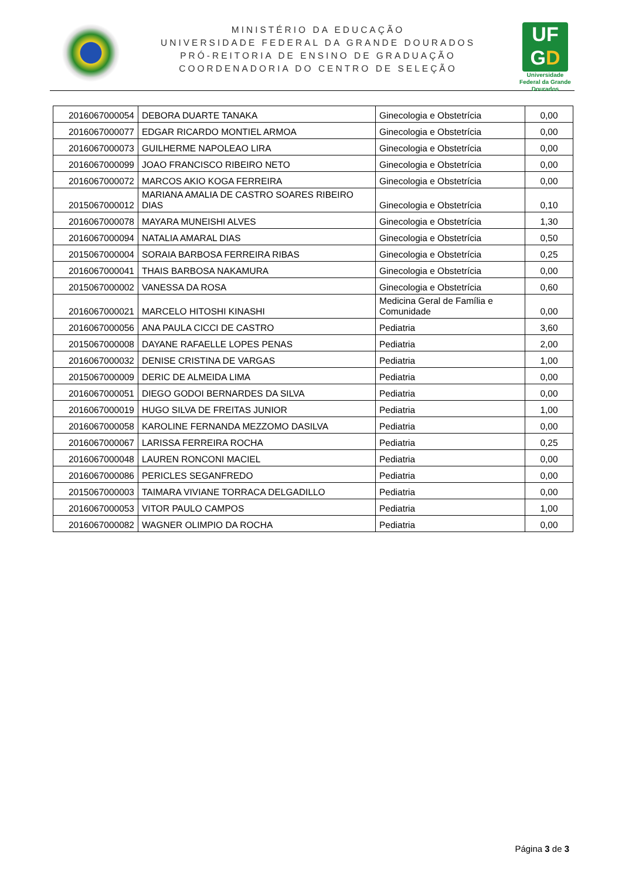MINISTÉRIO DA EDUCAÇÃO
UNIVERSIDADE FEDERAL DA GRANDE DOURADOS
PRÓ-REITORIA DE ENSINO DE GRADUAÇÃO
COORDENADORIA DO CENTRO DE SELEÇÃO
UF
GD
Universidade Federal da Grande Dourados
| 2016067000054 | DEBORA DUARTE TANAKA | Ginecologia e Obstetrícia | 0,00 |
| 2016067000077 | EDGAR RICARDO MONTIEL ARMOA | Ginecologia e Obstetrícia | 0,00 |
| 2016067000073 | GUILHERME NAPOLEAO LIRA | Ginecologia e Obstetrícia | 0,00 |
| 2016067000099 | JOAO FRANCISCO RIBEIRO NETO | Ginecologia e Obstetrícia | 0,00 |
| 2016067000072 | MARCOS AKIO KOGA FERREIRA | Ginecologia e Obstetrícia | 0,00 |
| 2015067000012 | MARIANA AMALIA DE CASTRO SOARES RIBEIRO DIAS | Ginecologia e Obstetrícia | 0,10 |
| 2016067000078 | MAYARA MUNEISHI ALVES | Ginecologia e Obstetrícia | 1,30 |
| 2016067000094 | NATALIA AMARAL DIAS | Ginecologia e Obstetrícia | 0,50 |
| 2015067000004 | SORAIA BARBOSA FERREIRA RIBAS | Ginecologia e Obstetrícia | 0,25 |
| 2016067000041 | THAIS BARBOSA NAKAMURA | Ginecologia e Obstetrícia | 0,00 |
| 2015067000002 | VANESSA DA ROSA | Ginecologia e Obstetrícia | 0,60 |
| 2016067000021 | MARCELO HITOSHI KINASHI | Medicina Geral de Família e Comunidade | 0,00 |
| 2016067000056 | ANA PAULA CICCI DE CASTRO | Pediatria | 3,60 |
| 2015067000008 | DAYANE RAFAELLE LOPES PENAS | Pediatria | 2,00 |
| 2016067000032 | DENISE CRISTINA DE VARGAS | Pediatria | 1,00 |
| 2015067000009 | DERIC DE ALMEIDA LIMA | Pediatria | 0,00 |
| 2016067000051 | DIEGO GODOI BERNARDES DA SILVA | Pediatria | 0,00 |
| 2016067000019 | HUGO SILVA DE FREITAS JUNIOR | Pediatria | 1,00 |
| 2016067000058 | KAROLINE FERNANDA MEZZOMO DASILVA | Pediatria | 0,00 |
| 2016067000067 | LARISSA FERREIRA ROCHA | Pediatria | 0,25 |
| 2016067000048 | LAUREN RONCONI MACIEL | Pediatria | 0,00 |
| 2016067000086 | PERICLES SEGANFREDO | Pediatria | 0,00 |
| 2015067000003 | TAIMARA VIVIANE TORRACA DELGADILLO | Pediatria | 0,00 |
| 2016067000053 | VITOR PAULO CAMPOS | Pediatria | 1,00 |
| 2016067000082 | WAGNER OLIMPIO DA ROCHA | Pediatria | 0,00 |
Página 3 de 3